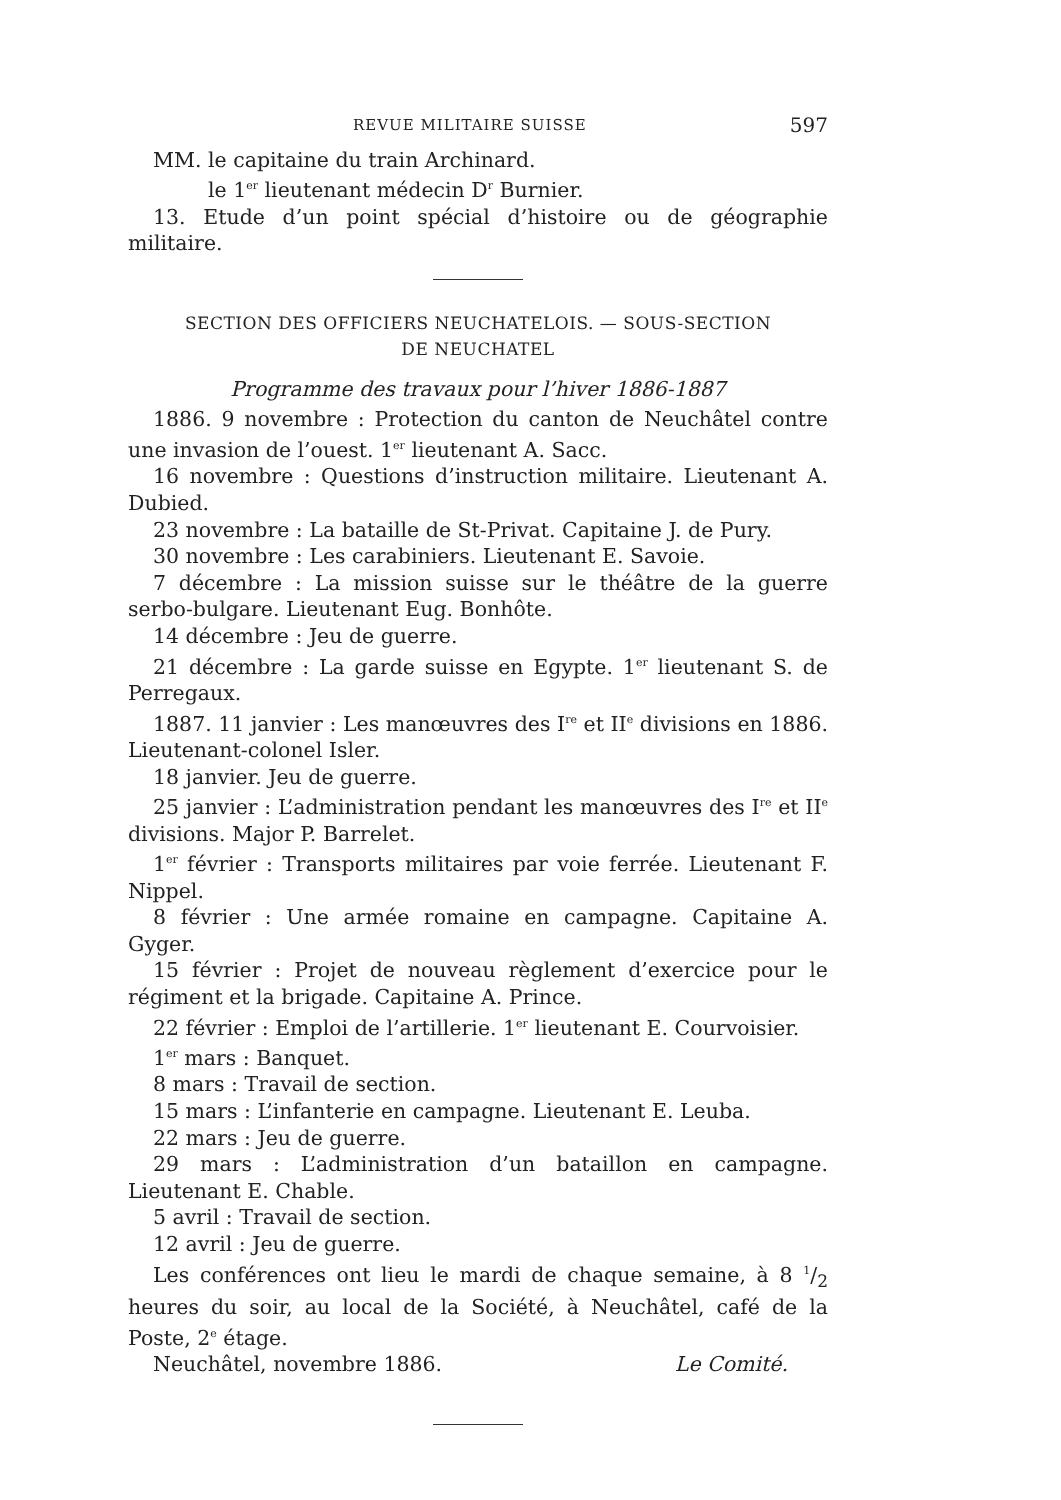REVUE MILITAIRE SUISSE 597
MM. le capitaine du train Archinard.
le 1<sup>er</sup> lieutenant médecin D<sup>r</sup> Burnier.
13. Etude d’un point spécial d’histoire ou de géographie militaire.
SECTION DES OFFICIERS NEUCHATELOIS. — SOUS-SECTION
DE NEUCHATEL
Programme des travaux pour l’hiver 1886-1887
1886. 9 novembre : Protection du canton de Neuchâtel contre une invasion de l’ouest. 1<sup>er</sup> lieutenant A. Sacc.
16 novembre : Questions d’instruction militaire. Lieutenant A. Dubied.
23 novembre : La bataille de St-Privat. Capitaine J. de Pury.
30 novembre : Les carabiniers. Lieutenant E. Savoie.
7 décembre : La mission suisse sur le théâtre de la guerre serbo-bulgare. Lieutenant Eug. Bonhôte.
14 décembre : Jeu de guerre.
21 décembre : La garde suisse en Egypte. 1<sup>er</sup> lieutenant S. de Perregaux.
1887. 11 janvier : Les manœuvres des I<sup>re</sup> et II<sup>e</sup> divisions en 1886. Lieutenant-colonel Isler.
18 janvier. Jeu de guerre.
25 janvier : L’administration pendant les manœuvres des I<sup>re</sup> et II<sup>e</sup> divisions. Major P. Barrelet.
1<sup>er</sup> février : Transports militaires par voie ferrée. Lieutenant F. Nippel.
8 février : Une armée romaine en campagne. Capitaine A. Gyger.
15 février : Projet de nouveau règlement d’exercice pour le régiment et la brigade. Capitaine A. Prince.
22 février : Emploi de l’artillerie. 1<sup>er</sup> lieutenant E. Courvoisier.
1<sup>er</sup> mars : Banquet.
8 mars : Travail de section.
15 mars : L’infanterie en campagne. Lieutenant E. Leuba.
22 mars : Jeu de guerre.
29 mars : L’administration d’un bataillon en campagne. Lieutenant E. Chable.
5 avril : Travail de section.
12 avril : Jeu de guerre.
Les conférences ont lieu le mardi de chaque semaine, à 8 1/2 heures du soir, au local de la Société, à Neuchâtel, café de la Poste, 2<sup>e</sup> étage.
Neuchâtel, novembre 1886. Le Comité.